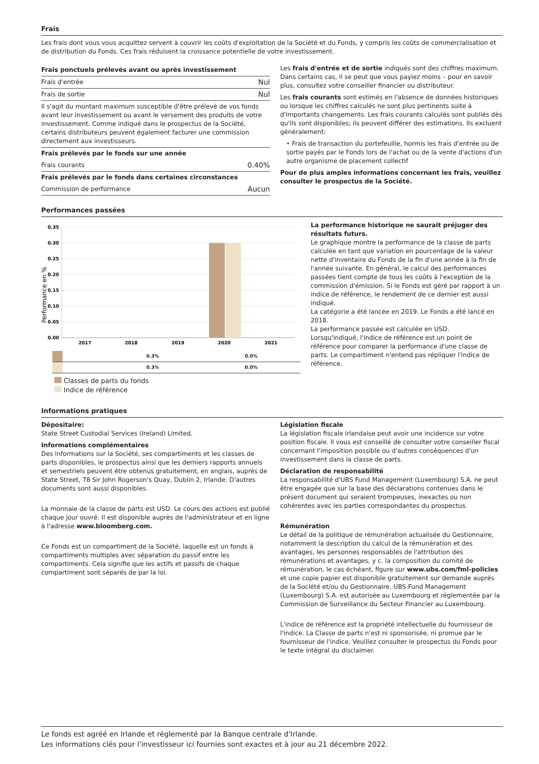Frais
Les frais dont vous vous acquittez servent à couvrir les coûts d'exploitation de la Société et du Fonds, y compris les coûts de commercialisation et de distribution du Fonds. Ces frais réduisent la croissance potentielle de votre investissement.
| Frais ponctuels prélevés avant ou après investissement | |
| Frais d'entrée | Nul |
| Frais de sortie | Nul |
| Il s'agit du montant maximum susceptible d'être prélevé de vos fonds avant leur investissement ou avant le versement des produits de votre investissement. Comme indiqué dans le prospectus de la Société, certains distributeurs peuvent également facturer une commission directement aux investisseurs. | |
| Frais prélevés par le fonds sur une année | |
| Frais courants | 0.40% |
| Frais prélevés par le fonds dans certaines circonstances | |
| Commission de performance | Aucun |
Les frais d'entrée et de sortie indiqués sont des chiffres maximum. Dans certains cas, il se peut que vous payiez moins – pour en savoir plus, consultez votre conseiller financier ou distributeur.
Les frais courants sont estimés en l'absence de données historiques ou lorsque les chiffres calculés ne sont plus pertinents suite à d'importants changements. Les frais courants calculés sont publiés dès qu'ils sont disponibles; ils peuvent différer des estimations. Ils excluent généralement:
• Frais de transaction du portefeuille, hormis les frais d'entrée ou de sortie payés par le Fonds lors de l'achat ou de la vente d'actions d'un autre organisme de placement collectif
Pour de plus amples informations concernant les frais, veuillez consulter le prospectus de la Société.
Performances passées
Performance en %
0.35
0.30
0.25
0.20
0.15
0.10
0.05
0.00
2017
2018
2019
2020
2021
| | | | | 0.3% | 0.0% |
| | | | | 0.3% | 0.0% |
Classes de parts du fonds
Indice de référence
La performance historique ne saurait préjuger des résultats futurs.
Le graphique montre la performance de la classe de parts calculée en tant que variation en pourcentage de la valeur nette d'inventaire du Fonds de la fin d'une année à la fin de l'année suivante. En général, le calcul des performances passées tient compte de tous les coûts à l'exception de la commission d'émission. Si le Fonds est géré par rapport à un indice de référence, le rendement de ce dernier est aussi indiqué.
La catégorie a été lancée en 2019. Le Fonds a été lancé en 2018.
La performance passée est calculée en USD.
Lorsqu'indiqué, l'indice de référence est un point de référence pour comparer la performance d'une classe de parts. Le compartiment n'entend pas répliquer l'indice de référence.
Informations pratiques
Dépositaire:
State Street Custodial Services (Ireland) Limited.
Informations complémentaires
Des informations sur la Société, ses compartiments et les classes de parts disponibles, le prospectus ainsi que les derniers rapports annuels et semestriels peuvent être obtenus gratuitement, en anglais, auprès de State Street, 78 Sir John Rogerson's Quay, Dublin 2, Irlande. D'autres documents sont aussi disponibles.
La monnaie de la classe de parts est USD. Le cours des actions est publié chaque jour ouvré. Il est disponible auprès de l'administrateur et en ligne à l'adresse www.bloomberg.com.
Ce Fonds est un compartiment de la Société, laquelle est un fonds à compartiments multiples avec séparation du passif entre les compartiments. Cela signifie que les actifs et passifs de chaque compartiment sont séparés de par la loi.
Législation fiscale
La législation fiscale irlandaise peut avoir une incidence sur votre position fiscale. Il vous est conseillé de consulter votre conseiller fiscal concernant l'imposition possible ou d'autres conséquences d'un investissement dans la classe de parts.
Déclaration de responsabilité
La responsabilité d'UBS Fund Management (Luxembourg) S.A. ne peut être engagée que sur la base des déclarations contenues dans le présent document qui seraient trompeuses, inexactes ou non cohérentes avec les parties correspondantes du prospectus.
Rémunération
Le détail de la politique de rémunération actualisée du Gestionnaire, notamment la description du calcul de la rémunération et des avantages, les personnes responsables de l'attribution des rémunérations et avantages, y c. la composition du comité de rémunération, le cas échéant, figure sur www.ubs.com/fml-policies et une copie papier est disponible gratuitement sur demande auprès de la Société et/ou du Gestionnaire. UBS Fund Management (Luxembourg) S.A. est autorisée au Luxembourg et réglementée par la Commission de Surveillance du Secteur Financier au Luxembourg.
L'indice de référence est la propriété intellectuelle du fournisseur de l'indice. La Classe de parts n'est ni sponsorisée, ni promue par le fournisseur de l'indice. Veuillez consulter le prospectus du Fonds pour le texte intégral du disclaimer.
Le fonds est agréé en Irlande et réglementé par la Banque centrale d'Irlande.
Les informations clés pour l'investisseur ici fournies sont exactes et à jour au 21 décembre 2022.